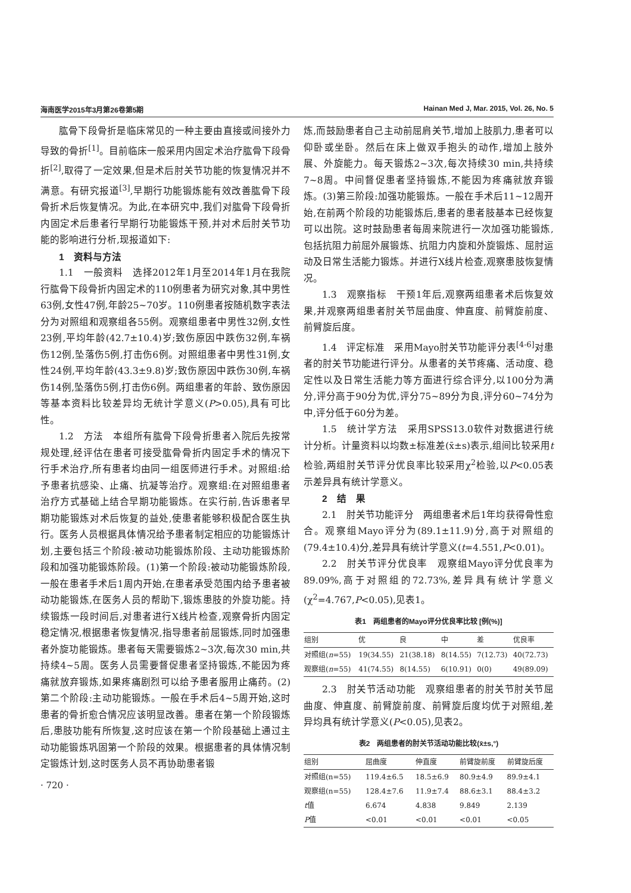海南医学2015年3月第26卷第5期 Hainan Med J, Mar. 2015, Vol. 26, No. 5
肱骨下段骨折是临床常见的一种主要由直接或间接外力导致的骨折<sup>[1]</sup>。目前临床一般采用内固定术治疗肱骨下段骨折<sup>[2]</sup>,取得了一定效果,但是术后肘关节功能的恢复情况并不满意。有研究报道<sup>[3]</sup>,早期行功能锻炼能有效改善肱骨下段骨折术后恢复情况。为此,在本研究中,我们对肱骨下段骨折内固定术后患者行早期行功能锻炼干预,并对术后肘关节功能的影响进行分析,现报道如下:
1　资料与方法
1.1　一般资料　选择2012年1月至2014年1月在我院行肱骨下段骨折内固定术的110例患者为研究对象,其中男性63例,女性47例,年龄25~70岁。110例患者按随机数字表法分为对照组和观察组各55例。观察组患者中男性32例,女性23例,平均年龄(42.7±10.4)岁;致伤原因中跌伤32例,车祸伤12例,坠落伤5例,打击伤6例。对照组患者中男性31例,女性24例,平均年龄(43.3±9.8)岁;致伤原因中跌伤30例,车祸伤14例,坠落伤5例,打击伤6例。两组患者的年龄、致伤原因等基本资料比较差异均无统计学意义(P>0.05),具有可比性。
1.2　方法　本组所有肱骨下段骨折患者入院后先按常规处理,经评估在患者可接受肱骨骨折内固定手术的情况下行手术治疗,所有患者均由同一组医师进行手术。对照组:给予患者抗感染、止痛、抗凝等治疗。观察组:在对照组患者治疗方式基础上结合早期功能锻炼。在实行前,告诉患者早期功能锻炼对术后恢复的益处,使患者能够积极配合医生执行。医务人员根据具体情况给予患者制定相应的功能锻炼计划,主要包括三个阶段:被动功能锻炼阶段、主动功能锻炼阶段和加强功能锻炼阶段。(1)第一个阶段:被动功能锻炼阶段,一般在患者手术后1周内开始,在患者承受范围内给予患者被动功能锻炼,在医务人员的帮助下,锻炼患肢的外旋功能。持续锻炼一段时间后,对患者进行X线片检查,观察骨折内固定稳定情况,根据患者恢复情况,指导患者前屈锻炼,同时加强患者外旋功能锻炼。患者每天需要锻炼2~3次,每次30 min,共持续4~5周。医务人员需要督促患者坚持锻炼,不能因为疼痛就放弃锻炼,如果疼痛剧烈可以给予患者服用止痛药。(2)第二个阶段:主动功能锻炼。一般在手术后4~5周开始,这时患者的骨折愈合情况应该明显改善。患者在第一个阶段锻炼后,患肢功能有所恢复,这时应该在第一个阶段基础上通过主动功能锻炼巩固第一个阶段的效果。根据患者的具体情况制定锻炼计划,这时医务人员不再协助患者锻
· 720 ·
炼,而鼓励患者自己主动前屈肩关节,增加上肢肌力,患者可以仰卧或坐卧。然后在床上做双手抱头的动作,增加上肢外展、外旋能力。每天锻炼2~3次,每次持续30 min,共持续7~8周。中间督促患者坚持锻炼,不能因为疼痛就放弃锻炼。(3)第三阶段:加强功能锻炼。一般在手术后11~12周开始,在前两个阶段的功能锻炼后,患者的患者肢基本已经恢复可以出院。这时鼓励患者每周来院进行一次加强功能锻炼,包括抗阻力前屈外展锻炼、抗阻力内旋和外旋锻炼、屈肘运动及日常生活能力锻炼。并进行X线片检查,观察患肢恢复情况。
1.3　观察指标　干预1年后,观察两组患者术后恢复效果,并观察两组患者肘关节屈曲度、伸直度、前臂旋前度、前臂旋后度。
1.4　评定标准　采用Mayo肘关节功能评分表<sup>[4-6]</sup>对患者的肘关节功能进行评分。从患者的关节疼痛、活动度、稳定性以及日常生活能力等方面进行综合评分,以100分为满分,评分高于90分为优,评分75~89分为良,评分60~74分为中,评分低于60分为差。
1.5　统计学方法　采用SPSS13.0软件对数据进行统计分析。计量资料以均数±标准差(x̄±s)表示,组间比较采用t检验,两组肘关节评分优良率比较采用χ<sup>2</sup>检验,以P<0.05表示差异具有统计学意义。
2　结　果
2.1　肘关节功能评分　两组患者术后1年均获得骨性愈合。观察组Mayo评分为(89.1±11.9)分,高于对照组的(79.4±10.4)分,差异具有统计学意义(t=4.551,P<0.01)。
2.2　肘关节评分优良率　观察组Mayo评分优良率为89.09%,高于对照组的72.73%,差异具有统计学意义(χ<sup>2</sup>=4.767,P<0.05),见表1。
表1　两组患者的Mayo评分优良率比较 [例(%)]
| 组别 | 优 | 良 | 中 | 差 | 优良率 |
| --- | --- | --- | --- | --- | --- |
| 对照组( n =55) | 19(34.55) | 21(38.18) | 8(14.55) | 7(12.73) | 40(72.73) |
| 观察组( n =55) | 41(74.55) | 8(14.55) | 6(10.91) | 0(0) | 49(89.09) |
2.3　肘关节活动功能　观察组患者的肘关节肘关节屈曲度、伸直度、前臂旋前度、前臂旋后度均优于对照组,差异均具有统计学意义(P<0.05),见表2。
表2　两组患者的肘关节活动功能比较(x̄±s,°)
| 组别 | 屈曲度 | 伸直度 | 前臂旋前度 | 前臂旋后度 |
| --- | --- | --- | --- | --- |
| 对照组(n=55) | 119.4±6.5 | 18.5±6.9 | 80.9±4.9 | 89.9±4.1 |
| 观察组(n=55) | 128.4±7.6 | 11.9±7.4 | 88.6±3.1 | 88.4±3.2 |
| t 值 | 6.674 | 4.838 | 9.849 | 2.139 |
| P 值 | <0.01 | <0.01 | <0.01 | <0.05 |